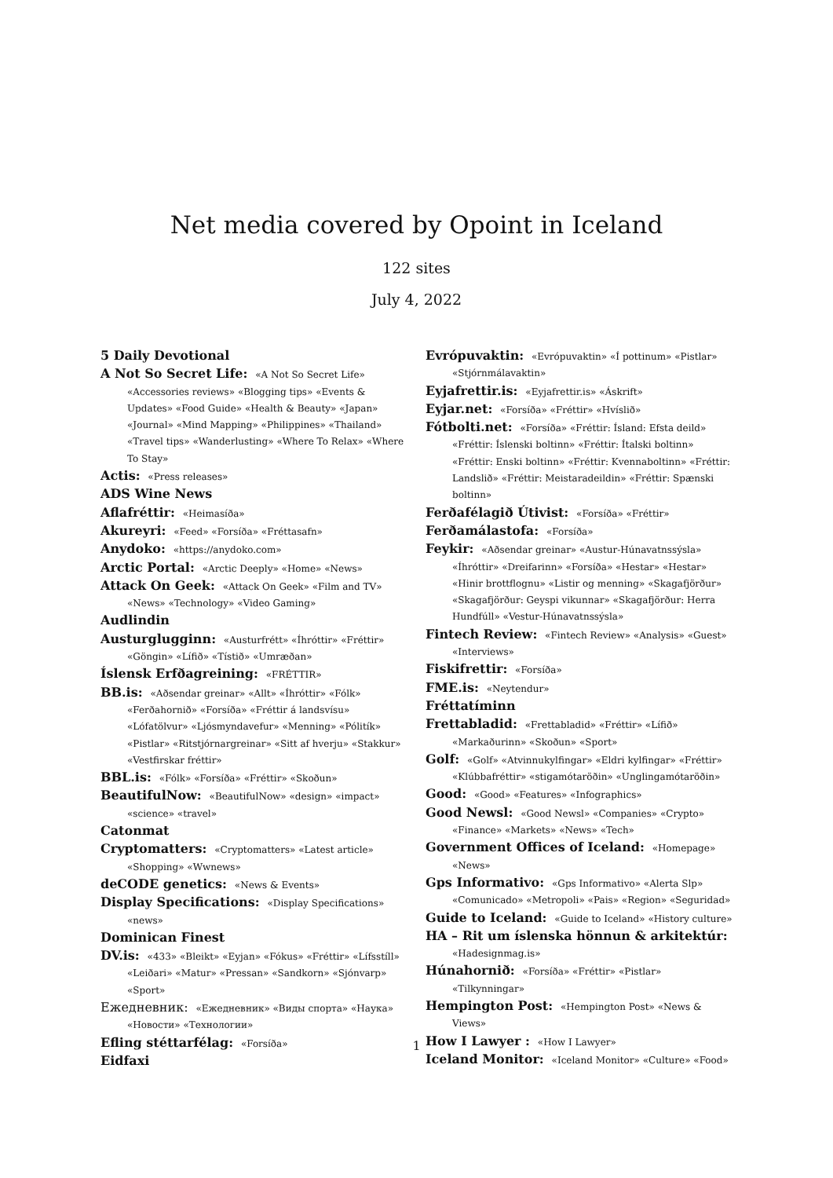Net media covered by Opoint in Iceland
122 sites
July 4, 2022
5 Daily Devotional
A Not So Secret Life: «A Not So Secret Life» «Accessories reviews» «Blogging tips» «Events & Updates» «Food Guide» «Health & Beauty» «Japan» «Journal» «Mind Mapping» «Philippines» «Thailand» «Travel tips» «Wanderlusting» «Where To Relax» «Where To Stay»
Actis: «Press releases»
ADS Wine News
Aflafréttir: «Heimasíða»
Akureyri: «Feed» «Forsíða» «Fréttasafn»
Anydoko: «https://anydoko.com»
Arctic Portal: «Arctic Deeply» «Home» «News»
Attack On Geek: «Attack On Geek» «Film and TV» «News» «Technology» «Video Gaming»
Audlindin
Austurglugginn: «Austurfrétt» «Íhróttir» «Fréttir» «Göngin» «Lífið» «Tístið» «Umræðan»
Íslensk Erfðagreining: «FRÉTTIR»
BB.is: «Aðsendar greinar» «Allt» «Íhróttir» «Fólk» «Ferðahornið» «Forsíða» «Fréttir á landsvísu» «Lófatölvur» «Ljósmyndavefur» «Menning» «Pólitík» «Pistlar» «Ritstjórnargreinar» «Sitt af hverju» «Stakkur» «Vestfirskar fréttir»
BBL.is: «Fólk» «Forsíða» «Fréttir» «Skoðun»
BeautifulNow: «BeautifulNow» «design» «impact» «science» «travel»
Catonmat
Cryptomatters: «Cryptomatters» «Latest article» «Shopping» «Wwnews»
deCODE genetics: «News & Events»
Display Specifications: «Display Specifications» «news»
Dominican Finest
DV.is: «433» «Bleikt» «Eyjan» «Fókus» «Fréttir» «Lífsstíll» «Leiðari» «Matur» «Pressan» «Sandkorn» «Sjónvarp» «Sport»
Ежедневник: «Ежедневник» «Виды спорта» «Наука» «Новости» «Технологии»
Efling stéttarfélag: «Forsíða»
Eidfaxi
Evrópuvaktin: «Evrópuvaktin» «Í pottinum» «Pistlar» «Stjórnmálavaktin»
Eyjafrettir.is: «Eyjafrettir.is» «Áskrift»
Eyjar.net: «Forsíða» «Fréttir» «Hvíslið»
Fótbolti.net: «Forsíða» «Fréttir: Ísland: Efsta deild» «Fréttir: Íslenski boltinn» «Fréttir: Ítalski boltinn» «Fréttir: Enski boltinn» «Fréttir: Kvennaboltinn» «Fréttir: Landslið» «Fréttir: Meistaradeildin» «Fréttir: Spænski boltinn»
Ferðafélagið Útivist: «Forsíða» «Fréttir»
Ferðamálastofa: «Forsíða»
Feykir: «Aðsendar greinar» «Austur-Húnavatnssýsla» «Íhróttir» «Dreifarinn» «Forsíða» «Hestar» «Hestar» «Hinir brottflognu» «Listir og menning» «Skagafjörður» «Skagafjörður: Geyspi vikunnar» «Skagafjörður: Herra Hundfúll» «Vestur-Húnavatnssýsla»
Fintech Review: «Fintech Review» «Analysis» «Guest» «Interviews»
Fiskifrettir: «Forsíða»
FME.is: «Neytendur»
Fréttatíminn
Frettabladid: «Frettabladid» «Fréttir» «Lífið» «Markaðurinn» «Skoðun» «Sport»
Golf: «Golf» «Atvinnukylfingar» «Eldri kylfingar» «Fréttir» «Klúbbafréttir» «stigamótaröðin» «Unglingamótaröðin»
Good: «Good» «Features» «Infographics»
Good Newsl: «Good Newsl» «Companies» «Crypto» «Finance» «Markets» «News» «Tech»
Government Offices of Iceland: «Homepage» «News»
Gps Informativo: «Gps Informativo» «Alerta Slp» «Comunicado» «Metropoli» «Pais» «Region» «Seguridad»
Guide to Iceland: «Guide to Iceland» «History culture»
HA – Rit um íslenska hönnun & arkitektúr: «Hadesignmag.is»
Húnahornið: «Forsíða» «Fréttir» «Pistlar» «Tilkynningar»
Hempington Post: «Hempington Post» «News & Views»
How I Lawyer : «How I Lawyer»
Iceland Monitor: «Iceland Monitor» «Culture» «Food»
1